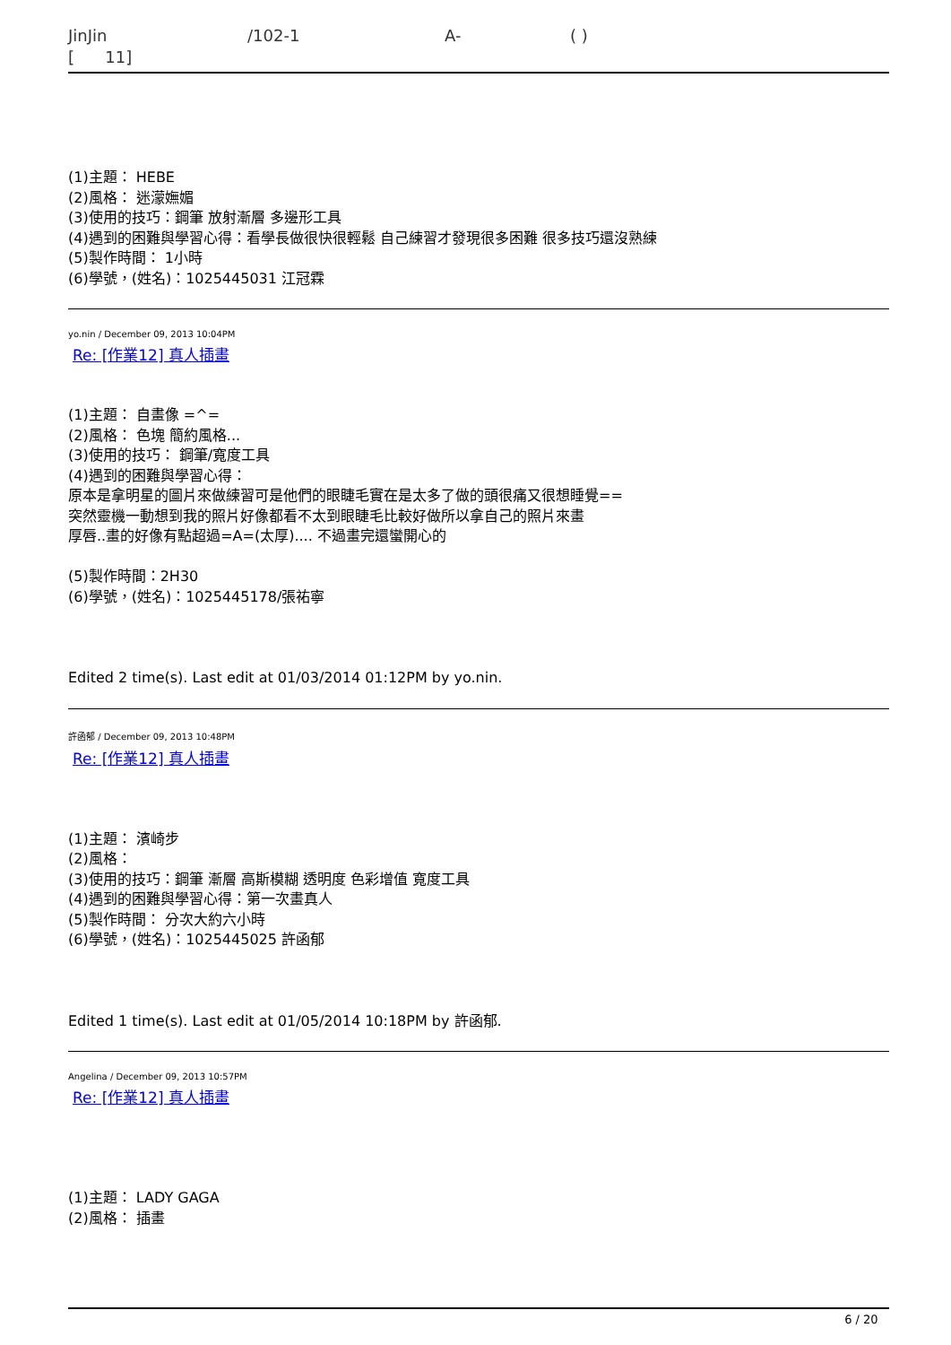JinJin /102-1 A- ( )
[ 11]
(1)主題： HEBE
(2)風格： 迷濛嫵媚
(3)使用的技巧：鋼筆 放射漸層 多邊形工具
(4)遇到的困難與學習心得：看學長做很快很輕鬆 自己練習才發現很多困難 很多技巧還沒熟練
(5)製作時間： 1小時
(6)學號，(姓名)：1025445031 江冠霖
yo.nin / December 09, 2013 10:04PM
Re: [作業12] 真人插畫
(1)主題： 自畫像 =^=
(2)風格： 色塊 簡約風格...
(3)使用的技巧： 鋼筆/寬度工具
(4)遇到的困難與學習心得：
原本是拿明星的圖片來做練習可是他們的眼睫毛實在是太多了做的頭很痛又很想睡覺==
突然靈機一動想到我的照片好像都看不太到眼睫毛比較好做所以拿自己的照片來畫
厚唇..畫的好像有點超過=A=(太厚).... 不過畫完還蠻開心的
(5)製作時間：2H30
(6)學號，(姓名)：1025445178/張祐寧
Edited 2 time(s). Last edit at 01/03/2014 01:12PM by yo.nin.
許函郁 / December 09, 2013 10:48PM
Re: [作業12] 真人插畫
(1)主題： 濱崎步
(2)風格：
(3)使用的技巧：鋼筆 漸層 高斯模糊 透明度 色彩增值 寬度工具
(4)遇到的困難與學習心得：第一次畫真人
(5)製作時間： 分次大約六小時
(6)學號，(姓名)：1025445025 許函郁
Edited 1 time(s). Last edit at 01/05/2014 10:18PM by 許函郁.
Angelina / December 09, 2013 10:57PM
Re: [作業12] 真人插畫
(1)主題： LADY GAGA
(2)風格： 插畫
6 / 20